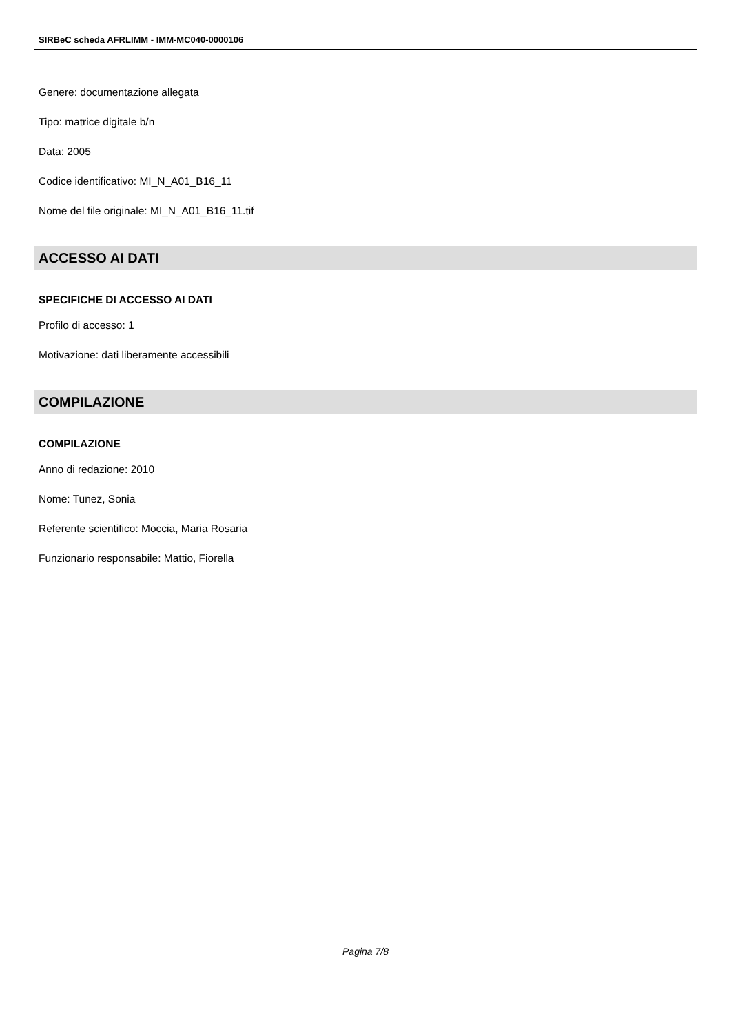SIRBeC scheda AFRLIMM - IMM-MC040-0000106
Genere: documentazione allegata
Tipo: matrice digitale b/n
Data: 2005
Codice identificativo: MI_N_A01_B16_11
Nome del file originale: MI_N_A01_B16_11.tif
ACCESSO AI DATI
SPECIFICHE DI ACCESSO AI DATI
Profilo di accesso: 1
Motivazione: dati liberamente accessibili
COMPILAZIONE
COMPILAZIONE
Anno di redazione: 2010
Nome: Tunez, Sonia
Referente scientifico: Moccia, Maria Rosaria
Funzionario responsabile: Mattio, Fiorella
Pagina 7/8